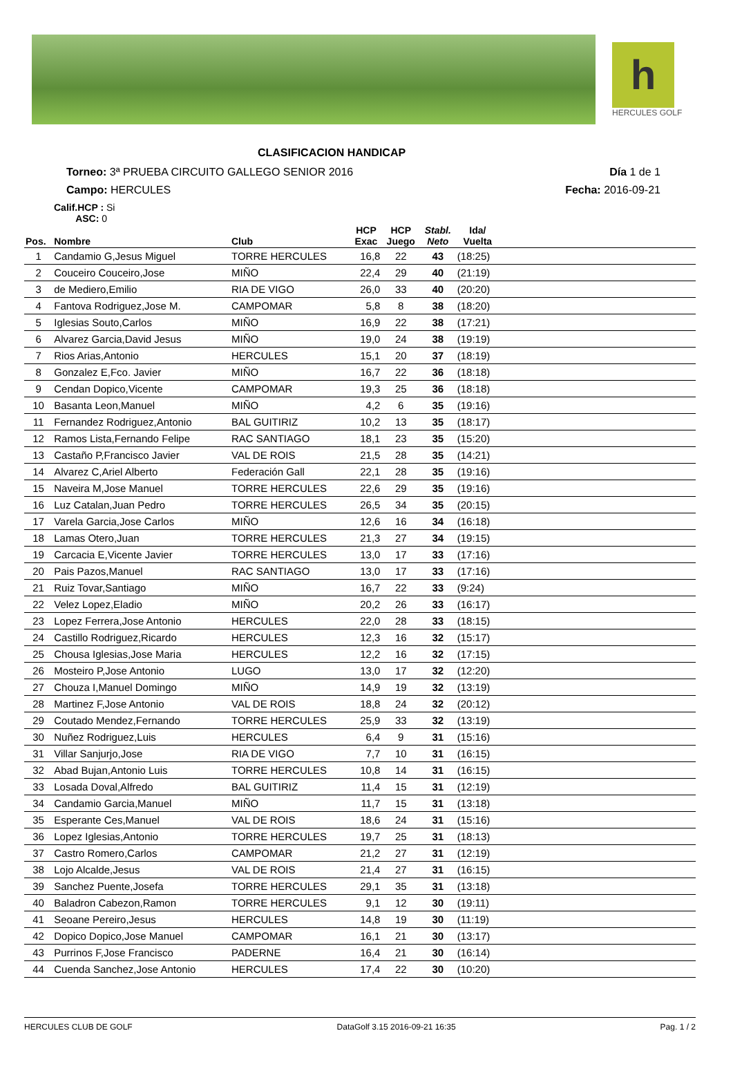h
HERCULES GOLF
CLASIFICACION HANDICAP
Torneo: 3ª PRUEBA CIRCUITO GALLEGO SENIOR 2016 Día 1 de 1
Campo: HERCULES Fecha: 2016-09-21
Calif.HCP : Si
ASC: 0
| Pos. | Nombre | Club | HCP Exac | HCP Juego | Stabl. Neto | Ida/ Vuelta | |
| --- | --- | --- | --- | --- | --- | --- | --- |
| 1 | Candamio G,Jesus Miguel | TORRE HERCULES | 16,8 | 22 | 43 | (18:25) | |
| 2 | Couceiro Couceiro,Jose | MIÑO | 22,4 | 29 | 40 | (21:19) | |
| 3 | de Mediero,Emilio | RIA DE VIGO | 26,0 | 33 | 40 | (20:20) | |
| 4 | Fantova Rodriguez,Jose M. | CAMPOMAR | 5,8 | 8 | 38 | (18:20) | |
| 5 | Iglesias Souto,Carlos | MIÑO | 16,9 | 22 | 38 | (17:21) | |
| 6 | Alvarez Garcia,David Jesus | MIÑO | 19,0 | 24 | 38 | (19:19) | |
| 7 | Rios Arias,Antonio | HERCULES | 15,1 | 20 | 37 | (18:19) | |
| 8 | Gonzalez E,Fco. Javier | MIÑO | 16,7 | 22 | 36 | (18:18) | |
| 9 | Cendan Dopico,Vicente | CAMPOMAR | 19,3 | 25 | 36 | (18:18) | |
| 10 | Basanta Leon,Manuel | MIÑO | 4,2 | 6 | 35 | (19:16) | |
| 11 | Fernandez Rodriguez,Antonio | BAL GUITIRIZ | 10,2 | 13 | 35 | (18:17) | |
| 12 | Ramos Lista,Fernando Felipe | RAC SANTIAGO | 18,1 | 23 | 35 | (15:20) | |
| 13 | Castaño P,Francisco Javier | VAL DE ROIS | 21,5 | 28 | 35 | (14:21) | |
| 14 | Alvarez C,Ariel Alberto | Federación Gall | 22,1 | 28 | 35 | (19:16) | |
| 15 | Naveira M,Jose Manuel | TORRE HERCULES | 22,6 | 29 | 35 | (19:16) | |
| 16 | Luz Catalan,Juan Pedro | TORRE HERCULES | 26,5 | 34 | 35 | (20:15) | |
| 17 | Varela Garcia,Jose Carlos | MIÑO | 12,6 | 16 | 34 | (16:18) | |
| 18 | Lamas Otero,Juan | TORRE HERCULES | 21,3 | 27 | 34 | (19:15) | |
| 19 | Carcacia E,Vicente Javier | TORRE HERCULES | 13,0 | 17 | 33 | (17:16) | |
| 20 | Pais Pazos,Manuel | RAC SANTIAGO | 13,0 | 17 | 33 | (17:16) | |
| 21 | Ruiz Tovar,Santiago | MIÑO | 16,7 | 22 | 33 | (9:24) | |
| 22 | Velez Lopez,Eladio | MIÑO | 20,2 | 26 | 33 | (16:17) | |
| 23 | Lopez Ferrera,Jose Antonio | HERCULES | 22,0 | 28 | 33 | (18:15) | |
| 24 | Castillo Rodriguez,Ricardo | HERCULES | 12,3 | 16 | 32 | (15:17) | |
| 25 | Chousa Iglesias,Jose Maria | HERCULES | 12,2 | 16 | 32 | (17:15) | |
| 26 | Mosteiro P,Jose Antonio | LUGO | 13,0 | 17 | 32 | (12:20) | |
| 27 | Chouza I,Manuel Domingo | MIÑO | 14,9 | 19 | 32 | (13:19) | |
| 28 | Martinez F,Jose Antonio | VAL DE ROIS | 18,8 | 24 | 32 | (20:12) | |
| 29 | Coutado Mendez,Fernando | TORRE HERCULES | 25,9 | 33 | 32 | (13:19) | |
| 30 | Nuñez Rodriguez,Luis | HERCULES | 6,4 | 9 | 31 | (15:16) | |
| 31 | Villar Sanjurjo,Jose | RIA DE VIGO | 7,7 | 10 | 31 | (16:15) | |
| 32 | Abad Bujan,Antonio Luis | TORRE HERCULES | 10,8 | 14 | 31 | (16:15) | |
| 33 | Losada Doval,Alfredo | BAL GUITIRIZ | 11,4 | 15 | 31 | (12:19) | |
| 34 | Candamio Garcia,Manuel | MIÑO | 11,7 | 15 | 31 | (13:18) | |
| 35 | Esperante Ces,Manuel | VAL DE ROIS | 18,6 | 24 | 31 | (15:16) | |
| 36 | Lopez Iglesias,Antonio | TORRE HERCULES | 19,7 | 25 | 31 | (18:13) | |
| 37 | Castro Romero,Carlos | CAMPOMAR | 21,2 | 27 | 31 | (12:19) | |
| 38 | Lojo Alcalde,Jesus | VAL DE ROIS | 21,4 | 27 | 31 | (16:15) | |
| 39 | Sanchez Puente,Josefa | TORRE HERCULES | 29,1 | 35 | 31 | (13:18) | |
| 40 | Baladron Cabezon,Ramon | TORRE HERCULES | 9,1 | 12 | 30 | (19:11) | |
| 41 | Seoane Pereiro,Jesus | HERCULES | 14,8 | 19 | 30 | (11:19) | |
| 42 | Dopico Dopico,Jose Manuel | CAMPOMAR | 16,1 | 21 | 30 | (13:17) | |
| 43 | Purrinos F,Jose Francisco | PADERNE | 16,4 | 21 | 30 | (16:14) | |
| 44 | Cuenda Sanchez,Jose Antonio | HERCULES | 17,4 | 22 | 30 | (10:20) | |
HERCULES CLUB DE GOLF DataGolf 3.15 2016-09-21 16:35 Pag. 1 / 2